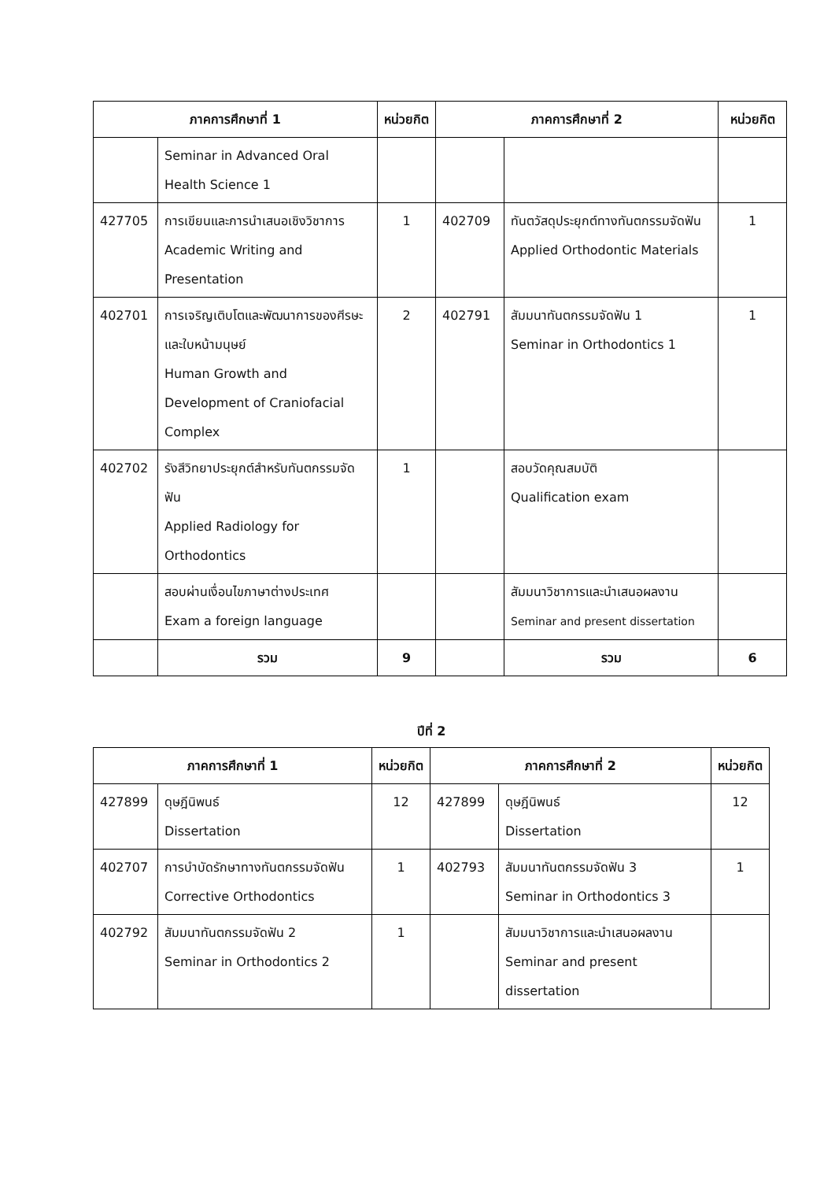| ภาคการศึกษาที่ 1 | | หน่วยกิต | ภาคการศึกษาที่ 2 | | หน่วยกิต |
| --- | --- | --- | --- | --- | --- |
| | Seminar in Advanced Oral Health Science 1 | | | | |
| 427705 | การเขียนและการนำเสนอเชิงวิชาการ Academic Writing and Presentation | 1 | 402709 | ทันตวัสดุประยุกต์ทางทันตกรรมจัดฟัน Applied Orthodontic Materials | 1 |
| 402701 | การเจริญเติบโตและพัฒนาการของศีรษะและใบหน้ามนุษย์ Human Growth and Development of Craniofacial Complex | 2 | 402791 | สัมมนาทันตกรรมจัดฟัน 1 Seminar in Orthodontics 1 | 1 |
| 402702 | รังสีวิทยาประยุกต์สำหรับทันตกรรมจัดฟัน Applied Radiology for Orthodontics | 1 | | สอบวัดคุณสมบัติ Qualification exam | |
| | สอบผ่านเงื่อนไขภาษาต่างประเทศ Exam a foreign language | | | สัมมนาวิชาการและนำเสนอผลงาน Seminar and present dissertation | |
| | รวม | 9 | | รวม | 6 |
ปีที่ 2
| ภาคการศึกษาที่ 1 | | หน่วยกิต | ภาคการศึกษาที่ 2 | | หน่วยกิต |
| --- | --- | --- | --- | --- | --- |
| 427899 | ดุษฎีนิพนธ์ Dissertation | 12 | 427899 | ดุษฎีนิพนธ์ Dissertation | 12 |
| 402707 | การบำบัดรักษาทางทันตกรรมจัดฟัน Corrective Orthodontics | 1 | 402793 | สัมมนาทันตกรรมจัดฟัน 3 Seminar in Orthodontics 3 | 1 |
| 402792 | สัมมนาทันตกรรมจัดฟัน 2 Seminar in Orthodontics 2 | 1 | | สัมมนาวิชาการและนำเสนอผลงาน Seminar and present dissertation | |